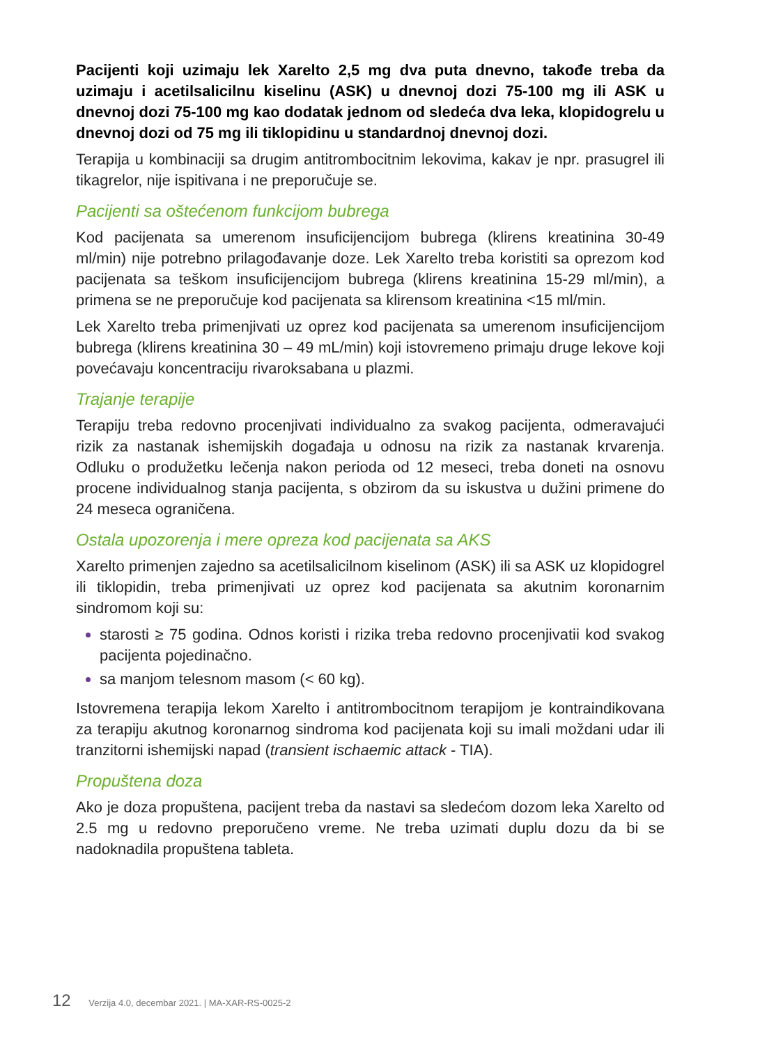Pacijenti koji uzimaju lek Xarelto 2,5 mg dva puta dnevno, takođe treba da uzimaju i acetilsalicilnu kiselinu (ASK) u dnevnoj dozi 75-100 mg ili ASK u dnevnoj dozi 75-100 mg kao dodatak jednom od sledeća dva leka, klopidogrelu u dnevnoj dozi od 75 mg ili tiklopidinu u standardnoj dnevnoj dozi.
Terapija u kombinaciji sa drugim antitrombocitnim lekovima, kakav je npr. prasugrel ili tikagrelor, nije ispitivana i ne preporučuje se.
Pacijenti sa oštećenom funkcijom bubrega
Kod pacijenata sa umerenom insuficijencijom bubrega (klirens kreatinina 30-49 ml/min) nije potrebno prilagođavanje doze. Lek Xarelto treba koristiti sa oprezom kod pacijenata sa teškom insuficijencijom bubrega (klirens kreatinina 15-29 ml/min), a primena se ne preporučuje kod pacijenata sa klirensom kreatinina <15 ml/min.
Lek Xarelto treba primenjivati uz oprez kod pacijenata sa umerenom insuficijencijom bubrega (klirens kreatinina 30 – 49 mL/min) koji istovremeno primaju druge lekove koji povećavaju koncentraciju rivaroksabana u plazmi.
Trajanje terapije
Terapiju treba redovno procenjivati individualno za svakog pacijenta, odmeravajući rizik za nastanak ishemijskih događaja u odnosu na rizik za nastanak krvarenja. Odluku o produžetku lečenja nakon perioda od 12 meseci, treba doneti na osnovu procene individualnog stanja pacijenta, s obzirom da su iskustva u dužini primene do 24 meseca ograničena.
Ostala upozorenja i mere opreza kod pacijenata sa AKS
Xarelto primenjen zajedno sa acetilsalicilnom kiselinom (ASK) ili sa ASK uz klopidogrel ili tiklopidin, treba primenjivati uz oprez kod pacijenata sa akutnim koronarnim sindromom koji su:
starosti ≥ 75 godina. Odnos koristi i rizika treba redovno procenjivatii kod svakog pacijenta pojedinačno.
sa manjom telesnom masom (< 60 kg).
Istovremena terapija lekom Xarelto i antitrombocitnom terapijom je kontraindikovana za terapiju akutnog koronarnog sindroma kod pacijenata koji su imali moždani udar ili tranzitorni ishemijski napad (transient ischaemic attack - TIA).
Propuštena doza
Ako je doza propuštena, pacijent treba da nastavi sa sledećom dozom leka Xarelto od 2.5 mg u redovno preporučeno vreme. Ne treba uzimati duplu dozu da bi se nadoknadila propuštena tableta.
12 Verzija 4.0, decembar 2021. | MA-XAR-RS-0025-2